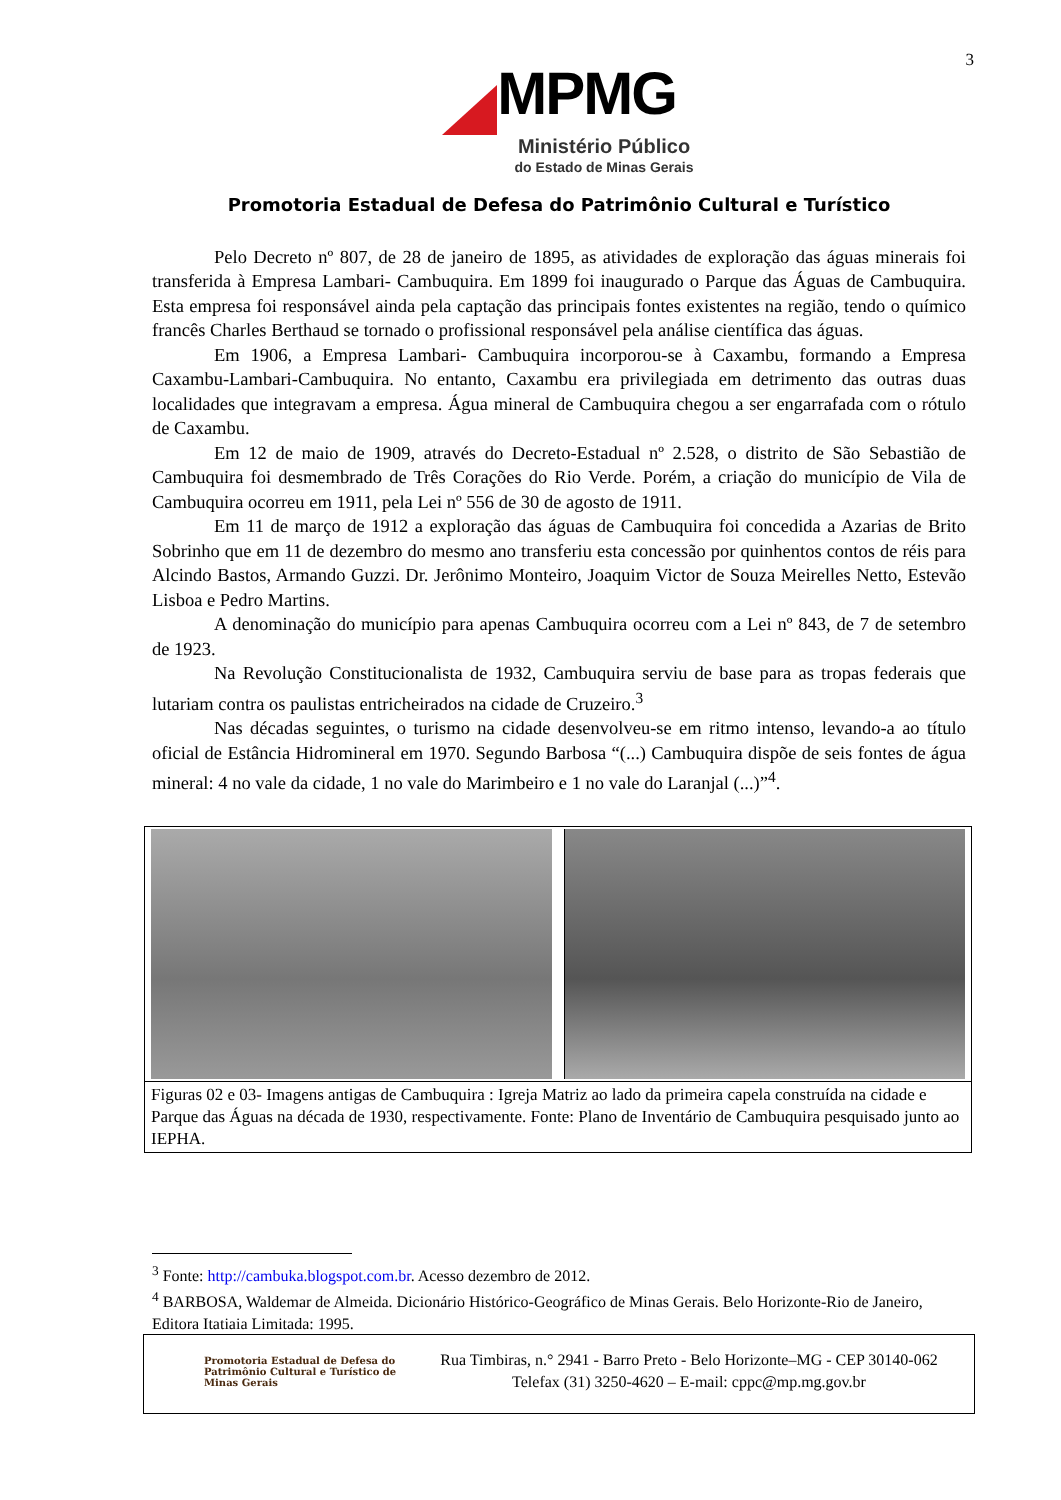3
MPMG
Ministério Público
do Estado de Minas Gerais
Promotoria Estadual de Defesa do Patrimônio Cultural e Turístico
Pelo Decreto nº 807, de 28 de janeiro de 1895, as atividades de exploração das águas minerais foi transferida à Empresa Lambari- Cambuquira. Em 1899 foi inaugurado o Parque das Águas de Cambuquira. Esta empresa foi responsável ainda pela captação das principais fontes existentes na região, tendo o químico francês Charles Berthaud se tornado o profissional responsável pela análise científica das águas.
Em 1906, a Empresa Lambari- Cambuquira incorporou-se à Caxambu, formando a Empresa Caxambu-Lambari-Cambuquira. No entanto, Caxambu era privilegiada em detrimento das outras duas localidades que integravam a empresa. Água mineral de Cambuquira chegou a ser engarrafada com o rótulo de Caxambu.
Em 12 de maio de 1909, através do Decreto-Estadual nº 2.528, o distrito de São Sebastião de Cambuquira foi desmembrado de Três Corações do Rio Verde. Porém, a criação do município de Vila de Cambuquira ocorreu em 1911, pela Lei nº 556 de 30 de agosto de 1911.
Em 11 de março de 1912 a exploração das águas de Cambuquira foi concedida a Azarias de Brito Sobrinho que em 11 de dezembro do mesmo ano transferiu esta concessão por quinhentos contos de réis para Alcindo Bastos, Armando Guzzi. Dr. Jerônimo Monteiro, Joaquim Victor de Souza Meirelles Netto, Estevão Lisboa e Pedro Martins.
A denominação do município para apenas Cambuquira ocorreu com a Lei nº 843, de 7 de setembro de 1923.
Na Revolução Constitucionalista de 1932, Cambuquira serviu de base para as tropas federais que lutariam contra os paulistas entricheirados na cidade de Cruzeiro.<sup>3</sup>
Nas décadas seguintes, o turismo na cidade desenvolveu-se em ritmo intenso, levando-a ao título oficial de Estância Hidromineral em 1970. Segundo Barbosa “(...) Cambuquira dispõe de seis fontes de água mineral: 4 no vale da cidade, 1 no vale do Marimbeiro e 1 no vale do Laranjal (...)”<sup>4</sup>.
Figuras 02 e 03- Imagens antigas de Cambuquira : Igreja Matriz ao lado da primeira capela construída na cidade e Parque das Águas na década de 1930, respectivamente. Fonte: Plano de Inventário de Cambuquira pesquisado junto ao IEPHA.
<sup>3</sup> Fonte: http://cambuka.blogspot.com.br. Acesso dezembro de 2012.
<sup>4</sup> BARBOSA, Waldemar de Almeida. Dicionário Histórico-Geográfico de Minas Gerais. Belo Horizonte-Rio de Janeiro, Editora Itatiaia Limitada: 1995.
Promotoria Estadual de Defesa do Patrimônio Cultural e Turístico de Minas Gerais
Rua Timbiras, n.° 2941 - Barro Preto - Belo Horizonte–MG - CEP 30140-062
Telefax (31) 3250-4620 – E-mail: cppc@mp.mg.gov.br